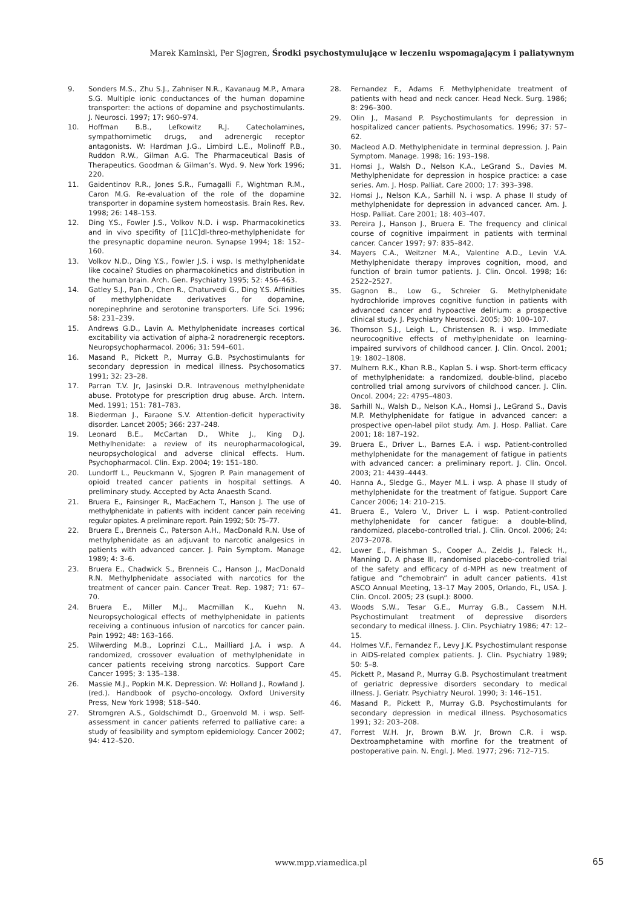Marek Kaminski, Per Sjøgren, Środki psychostymulujące w leczeniu wspomagającym i paliatywnym
9. Sonders M.S., Zhu S.J., Zahniser N.R., Kavanaug M.P., Amara S.G. Multiple ionic conductances of the human dopamine transporter: the actions of dopamine and psychostimulants. J. Neurosci. 1997; 17: 960–974.
10. Hoffman B.B., Lefkowitz R.J. Catecholamines, sympathomimetic drugs, and adrenergic receptor antagonists. W: Hardman J.G., Limbird L.E., Molinoff P.B., Ruddon R.W., Gilman A.G. The Pharmaceutical Basis of Therapeutics. Goodman & Gilman’s. Wyd. 9. New York 1996; 220.
11. Gaidentinov R.R., Jones S.R., Fumagalli F., Wightman R.M., Caron M.G. Re-evaluation of the role of the dopamine transporter in dopamine system homeostasis. Brain Res. Rev. 1998; 26: 148–153.
12. Ding Y.S., Fowler J.S., Volkov N.D. i wsp. Pharmacokinetics and in vivo specifity of [11C]dl-threo-methylphenidate for the presynaptic dopamine neuron. Synapse 1994; 18: 152–160.
13. Volkov N.D., Ding Y.S., Fowler J.S. i wsp. Is methylphenidate like cocaine? Studies on pharmacokinetics and distribution in the human brain. Arch. Gen. Psychiatry 1995; 52: 456–463.
14. Gatley S.J., Pan D., Chen R., Chaturvedi G., Ding Y.S. Affinities of methylphenidate derivatives for dopamine, norepinephrine and serotonine transporters. Life Sci. 1996; 58: 231–239.
15. Andrews G.D., Lavin A. Methylphenidate increases cortical excitability via activation of alpha-2 noradrenergic receptors. Neuropsychopharmacol. 2006; 31: 594–601.
16. Masand P., Pickett P., Murray G.B. Psychostimulants for secondary depression in medical illness. Psychosomatics 1991; 32: 23–28.
17. Parran T.V. Jr, Jasinski D.R. Intravenous methylphenidate abuse. Prototype for prescription drug abuse. Arch. Intern. Med. 1991; 151: 781–783.
18. Biederman J., Faraone S.V. Attention-deficit hyperactivity disorder. Lancet 2005; 366: 237–248.
19. Leonard B.E., McCartan D., White J., King D.J. Methylhenidate: a review of its neuropharmacological, neuropsychological and adverse clinical effects. Hum. Psychopharmacol. Clin. Exp. 2004; 19: 151–180.
20. Lundorff L., Peuckmann V., Sjogren P. Pain management of opioid treated cancer patients in hospital settings. A preliminary study. Accepted by Acta Anaesth Scand.
21. Bruera E., Fainsinger R., MacEachern T., Hanson J. The use of methylphenidate in patients with incident cancer pain receiving regular opiates. A preliminare report. Pain 1992; 50: 75–77.
22. Bruera E., Brenneis C., Paterson A.H., MacDonald R.N. Use of methylphenidate as an adjuvant to narcotic analgesics in patients with advanced cancer. J. Pain Symptom. Manage 1989; 4: 3–6.
23. Bruera E., Chadwick S., Brenneis C., Hanson J., MacDonald R.N. Methylphenidate associated with narcotics for the treatment of cancer pain. Cancer Treat. Rep. 1987; 71: 67–70.
24. Bruera E., Miller M.J., Macmillan K., Kuehn N. Neuropsychological effects of methylphenidate in patients receiving a continuous infusion of narcotics for cancer pain. Pain 1992; 48: 163–166.
25. Wilwerding M.B., Loprinzi C.L., Mailliard J.A. i wsp. A randomized, crossover evaluation of methylphenidate in cancer patients receiving strong narcotics. Support Care Cancer 1995; 3: 135–138.
26. Massie M.J., Popkin M.K. Depression. W: Holland J., Rowland J. (red.). Handbook of psycho-oncology. Oxford University Press, New York 1998; 518–540.
27. Stromgren A.S., Goldschimdt D., Groenvold M. i wsp. Self-assessment in cancer patients referred to palliative care: a study of feasibility and symptom epidemiology. Cancer 2002; 94: 412–520.
28. Fernandez F., Adams F. Methylphenidate treatment of patients with head and neck cancer. Head Neck. Surg. 1986; 8: 296–300.
29. Olin J., Masand P. Psychostimulants for depression in hospitalized cancer patients. Psychosomatics. 1996; 37: 57–62.
30. Macleod A.D. Methylphenidate in terminal depression. J. Pain Symptom. Manage. 1998; 16: 193–198.
31. Homsi J., Walsh D., Nelson K.A., LeGrand S., Davies M. Methylphenidate for depression in hospice practice: a case series. Am. J. Hosp. Palliat. Care 2000; 17: 393–398.
32. Homsi J., Nelson K.A., Sarhill N. i wsp. A phase II study of methylphenidate for depression in advanced cancer. Am. J. Hosp. Palliat. Care 2001; 18: 403–407.
33. Pereira J., Hanson J., Bruera E. The frequency and clinical course of cognitive impairment in patients with terminal cancer. Cancer 1997; 97: 835–842.
34. Mayers C.A., Weitzner M.A., Valentine A.D., Levin V.A. Methylphenidate therapy improves cognition, mood, and function of brain tumor patients. J. Clin. Oncol. 1998; 16: 2522–2527.
35. Gagnon B., Low G., Schreier G. Methylphenidate hydrochloride improves cognitive function in patients with advanced cancer and hypoactive delirium: a prospective clinical study. J. Psychiatry Neurosci. 2005; 30: 100–107.
36. Thomson S.J., Leigh L., Christensen R. i wsp. Immediate neurocognitive effects of methylphenidate on learning-impaired survivors of childhood cancer. J. Clin. Oncol. 2001; 19: 1802–1808.
37. Mulhern R.K., Khan R.B., Kaplan S. i wsp. Short-term efficacy of methylphenidate: a randomized, double-blind, placebo controlled trial among survivors of childhood cancer. J. Clin. Oncol. 2004; 22: 4795–4803.
38. Sarhill N., Walsh D., Nelson K.A., Homsi J., LeGrand S., Davis M.P. Methylphenidate for fatigue in advanced cancer: a prospective open-label pilot study. Am. J. Hosp. Palliat. Care 2001; 18: 187–192.
39. Bruera E., Driver L., Barnes E.A. i wsp. Patient-controlled methylphenidate for the management of fatigue in patients with advanced cancer: a preliminary report. J. Clin. Oncol. 2003; 21: 4439–4443.
40. Hanna A., Sledge G., Mayer M.L. i wsp. A phase II study of methylphenidate for the treatment of fatigue. Support Care Cancer 2006; 14: 210–215.
41. Bruera E., Valero V., Driver L. i wsp. Patient-controlled methylphenidate for cancer fatigue: a double-blind, randomized, placebo-controlled trial. J. Clin. Oncol. 2006; 24: 2073–2078.
42. Lower E., Fleishman S., Cooper A., Zeldis J., Faleck H., Manning D. A phase III, randomised placebo-controlled trial of the safety and efficacy of d-MPH as new treatment of fatigue and “chemobrain” in adult cancer patients. 41st ASCO Annual Meeting, 13–17 May 2005, Orlando, FL, USA. J. Clin. Oncol. 2005; 23 (supl.): 8000.
43. Woods S.W., Tesar G.E., Murray G.B., Cassem N.H. Psychostimulant treatment of depressive disorders secondary to medical illness. J. Clin. Psychiatry 1986; 47: 12–15.
44. Holmes V.F., Fernandez F., Levy J.K. Psychostimulant response in AIDS-related complex patients. J. Clin. Psychiatry 1989; 50: 5–8.
45. Pickett P., Masand P., Murray G.B. Psychostimulant treatment of geriatric depressive disorders secondary to medical illness. J. Geriatr. Psychiatry Neurol. 1990; 3: 146–151.
46. Masand P., Pickett P., Murray G.B. Psychostimulants for secondary depression in medical illness. Psychosomatics 1991; 32: 203–208.
47. Forrest W.H. Jr, Brown B.W. Jr, Brown C.R. i wsp. Dextroamphetamine with morfine for the treatment of postoperative pain. N. Engl. J. Med. 1977; 296: 712–715.
www.mpp.viamedica.pl 65